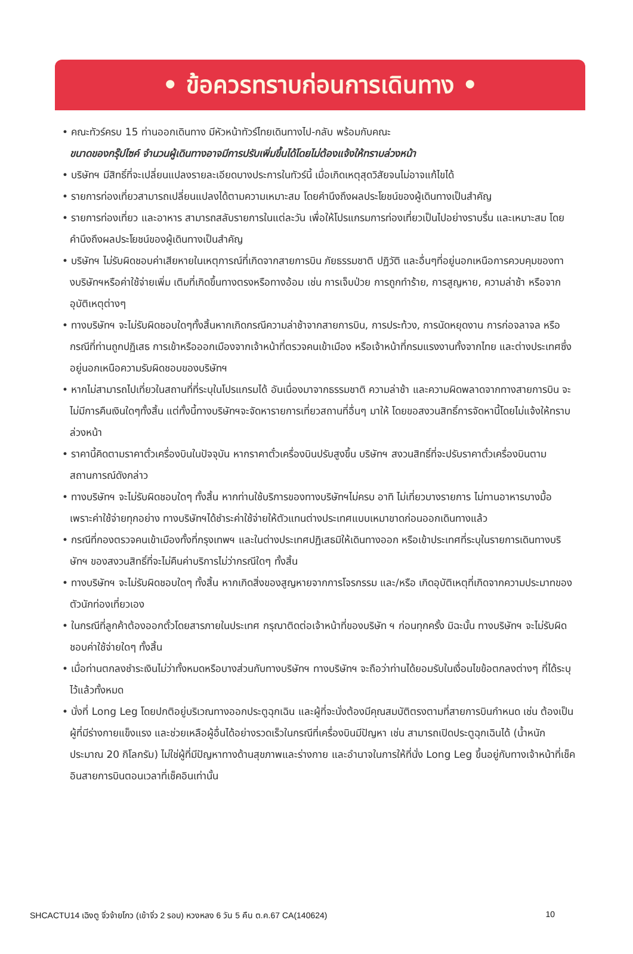• ข้อควรทราบก่อนการเดินทาง •
• คณะทัวร์ครบ 15 ท่านออกเดินทาง มีหัวหน้าทัวร์ไทยเดินทางไป-กลับ พร้อมกับคณะ
ขนาดของกรุ๊ปไซค์ จำนวนผู้เดินทางอาจมีการปรับเพิ่มขึ้นได้โดยไม่ต้องแจ้งให้ทราบล่วงหน้า
• บริษัทฯ มีสิทธิ์ที่จะเปลี่ยนแปลงรายละเอียดบางประการในทัวร์นี้ เมื่อเกิดเหตุสุดวิสัยจนไม่อาจแก้ไขได้
• รายการท่องเที่ยวสามารถเปลี่ยนแปลงได้ตามความเหมาะสม โดยคำนึงถึงผลประโยชน์ของผู้เดินทางเป็นสำคัญ
• รายการท่องเที่ยว และอาหาร สามารถสลับรายการในแต่ละวัน เพื่อให้โปรแกรมการท่องเที่ยวเป็นไปอย่างราบรื่น และเหมาะสม โดยคำนึงถึงผลประโยชน์ของผู้เดินทางเป็นสำคัญ
• บริษัทฯ ไม่รับผิดชอบค่าเสียหายในเหตุการณ์ที่เกิดจากสายการบิน ภัยธรรมชาติ ปฏิวัติ และอื่นๆที่อยู่นอกเหนือการควบคุมของทางบริษัทฯหรือค่าใช้จ่ายเพิ่ม เติมที่เกิดขึ้นทางตรงหรือทางอ้อม เช่น การเจ็บป่วย การถูกทำร้าย, การสูญหาย, ความล่าช้า หรือจากอุบัติเหตุต่างๆ
• ทางบริษัทฯ จะไม่รับผิดชอบใดๆทั้งสิ้นหากเกิดกรณีความล่าช้าจากสายการบิน, การประท้วง, การนัดหยุดงาน การก่อจลาจล หรือกรณีที่ท่านถูกปฏิเสธ การเข้าหรือออกเมืองจากเจ้าหน้าที่ตรวจคนเข้าเมือง หรือเจ้าหน้าที่กรมแรงงานทั้งจากไทย และต่างประเทศซึ่งอยู่นอกเหนือความรับผิดชอบของบริษัทฯ
• หากไม่สามารถไปเที่ยวในสถานที่ที่ระบุในโปรแกรมได้ อันเนื่องมาจากธรรมชาติ ความล่าช้า และความผิดพลาดจากทางสายการบิน จะไม่มีการคืนเงินใดๆทั้งสิ้น แต่ทั้งนี้ทางบริษัทฯจะจัดหารายการเที่ยวสถานที่อื่นๆ มาให้ โดยขอสงวนสิทธิ์การจัดหานี้โดยไม่แจ้งให้ทราบล่วงหน้า
• ราคานี้คิดตามราคาตั๋วเครื่องบินในปัจจุบัน หากราคาตั๋วเครื่องบินปรับสูงขึ้น บริษัทฯ สงวนสิทธิ์ที่จะปรับราคาตั๋วเครื่องบินตามสถานการณ์ดังกล่าว
• ทางบริษัทฯ จะไม่รับผิดชอบใดๆ ทั้งสิ้น หากท่านใช้บริการของทางบริษัทฯไม่ครบ อาทิ ไม่เที่ยวบางรายการ ไม่ทานอาหารบางมื้อ เพราะค่าใช้จ่ายทุกอย่าง ทางบริษัทฯได้ชำระค่าใช้จ่ายให้ตัวแทนต่างประเทศแบบเหมาขาดก่อนออกเดินทางแล้ว
• กรณีที่กองตรวจคนเข้าเมืองทั้งที่กรุงเทพฯ และในต่างประเทศปฏิเสธมิให้เดินทางออก หรือเข้าประเทศที่ระบุในรายการเดินทางบริษัทฯ ของสงวนสิทธิ์ที่จะไม่คืนค่าบริการไม่ว่ากรณีใดๆ ทั้งสิ้น
• ทางบริษัทฯ จะไม่รับผิดชอบใดๆ ทั้งสิ้น หากเกิดสิ่งของสูญหายจากการโจรกรรม และ/หรือ เกิดอุบัติเหตุที่เกิดจากความประมาทของตัวนักท่องเที่ยวเอง
• ในกรณีที่ลูกค้าต้องออกตั๋วโดยสารภายในประเทศ กรุณาติดต่อเจ้าหน้าที่ของบริษัท ฯ ก่อนทุกครั้ง มิฉะนั้น ทางบริษัทฯ จะไม่รับผิดชอบค่าใช้จ่ายใดๆ ทั้งสิ้น
• เมื่อท่านตกลงชำระเงินไม่ว่าทั้งหมดหรือบางส่วนกับทางบริษัทฯ ทางบริษัทฯ จะถือว่าท่านได้ยอมรับในเงื่อนไขข้อตกลงต่างๆ ที่ได้ระบุไว้แล้วทั้งหมด
• นั่งที่ Long Leg โดยปกติอยู่บริเวณทางออกประตูฉุกเฉิน และผู้ที่จะนั่งต้องมีคุณสมบัติตรงตามที่สายการบินกำหนด เช่น ต้องเป็นผู้ที่มีร่างกายแข็งแรง และช่วยเหลือผู้อื่นได้อย่างรวดเร็วในกรณีที่เครื่องบินมีปัญหา เช่น สามารถเปิดประตูฉุกเฉินได้ (น้ำหนักประมาณ 20 กิโลกรัม) ไม่ใช่ผู้ที่มีปัญหาทางด้านสุขภาพและร่างกาย และอำนาจในการให้ที่นั่ง Long Leg ขึ้นอยู่กับทางเจ้าหน้าที่เช็คอินสายการบินตอนเวลาที่เช็คอินเท่านั้น
SHCACTU14 เฉิงตู จิ่วจ้ายโกว (เข้าจิ่ว 2 รอบ) หวงหลง 6 วัน 5 คืน ต.ค.67 CA(140624) 10